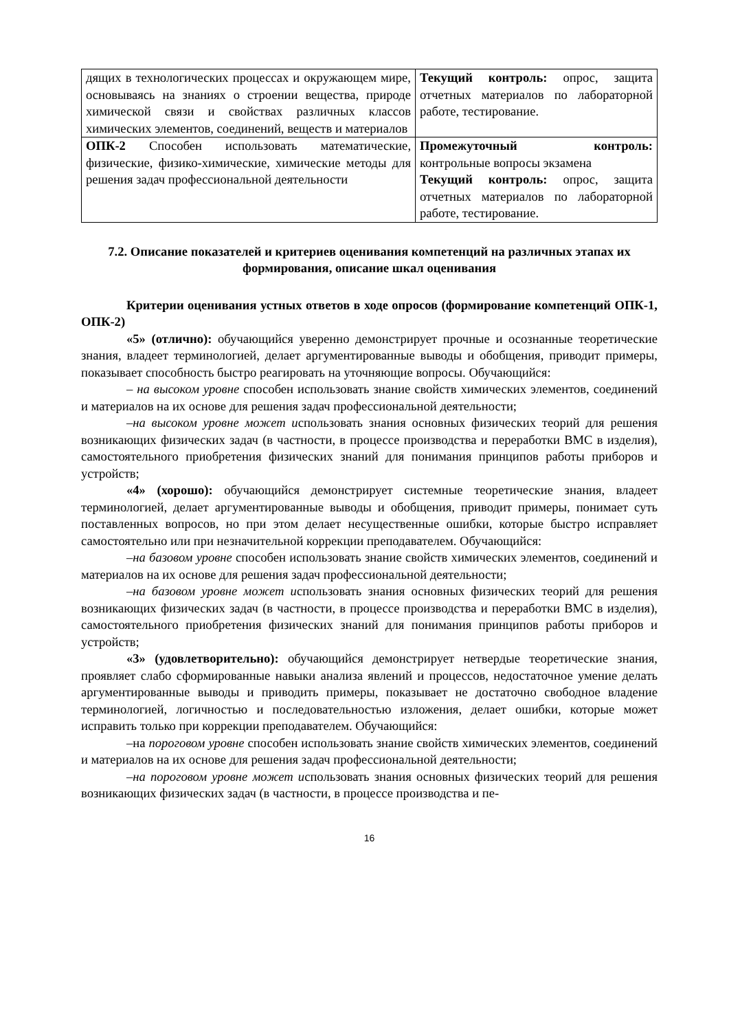| дящих в технологических процессах и окружающем мире, основываясь на знаниях о строении вещества, природе химической связи и свойствах различных классов химических элементов, соединений, веществ и материалов | Текущий контроль: опрос, защита отчетных материалов по лабораторной работе, тестирование. |
| ОПК-2 Способен использовать математические, физические, физико-химические, химические методы для решения задач профессиональной деятельности | Промежуточный контроль: контрольные вопросы экзамена Текущий контроль: опрос, защита отчетных материалов по лабораторной работе, тестирование. |
7.2. Описание показателей и критериев оценивания компетенций на различных этапах их формирования, описание шкал оценивания
Критерии оценивания устных ответов в ходе опросов (формирование компетенций ОПК-1, ОПК-2)
«5» (отлично): обучающийся уверенно демонстрирует прочные и осознанные теоретические знания, владеет терминологией, делает аргументированные выводы и обобщения, приводит примеры, показывает способность быстро реагировать на уточняющие вопросы. Обучающийся:
– на высоком уровне способен использовать знание свойств химических элементов, соединений и материалов на их основе для решения задач профессиональной деятельности;
–на высоком уровне может использовать знания основных физических теорий для решения возникающих физических задач (в частности, в процессе производства и переработки ВМС в изделия), самостоятельного приобретения физических знаний для понимания принципов работы приборов и устройств;
«4» (хорошо): обучающийся демонстрирует системные теоретические знания, владеет терминологией, делает аргументированные выводы и обобщения, приводит примеры, понимает суть поставленных вопросов, но при этом делает несущественные ошибки, которые быстро исправляет самостоятельно или при незначительной коррекции преподавателем. Обучающийся:
–на базовом уровне способен использовать знание свойств химических элементов, соединений и материалов на их основе для решения задач профессиональной деятельности;
–на базовом уровне может использовать знания основных физических теорий для решения возникающих физических задач (в частности, в процессе производства и переработки ВМС в изделия), самостоятельного приобретения физических знаний для понимания принципов работы приборов и устройств;
«3» (удовлетворительно): обучающийся демонстрирует нетвердые теоретические знания, проявляет слабо сформированные навыки анализа явлений и процессов, недостаточное умение делать аргументированные выводы и приводить примеры, показывает не достаточно свободное владение терминологией, логичностью и последовательностью изложения, делает ошибки, которые может исправить только при коррекции преподавателем. Обучающийся:
–на пороговом уровне способен использовать знание свойств химических элементов, соединений и материалов на их основе для решения задач профессиональной деятельности;
–на пороговом уровне может использовать знания основных физических теорий для решения возникающих физических задач (в частности, в процессе производства и пе-
16